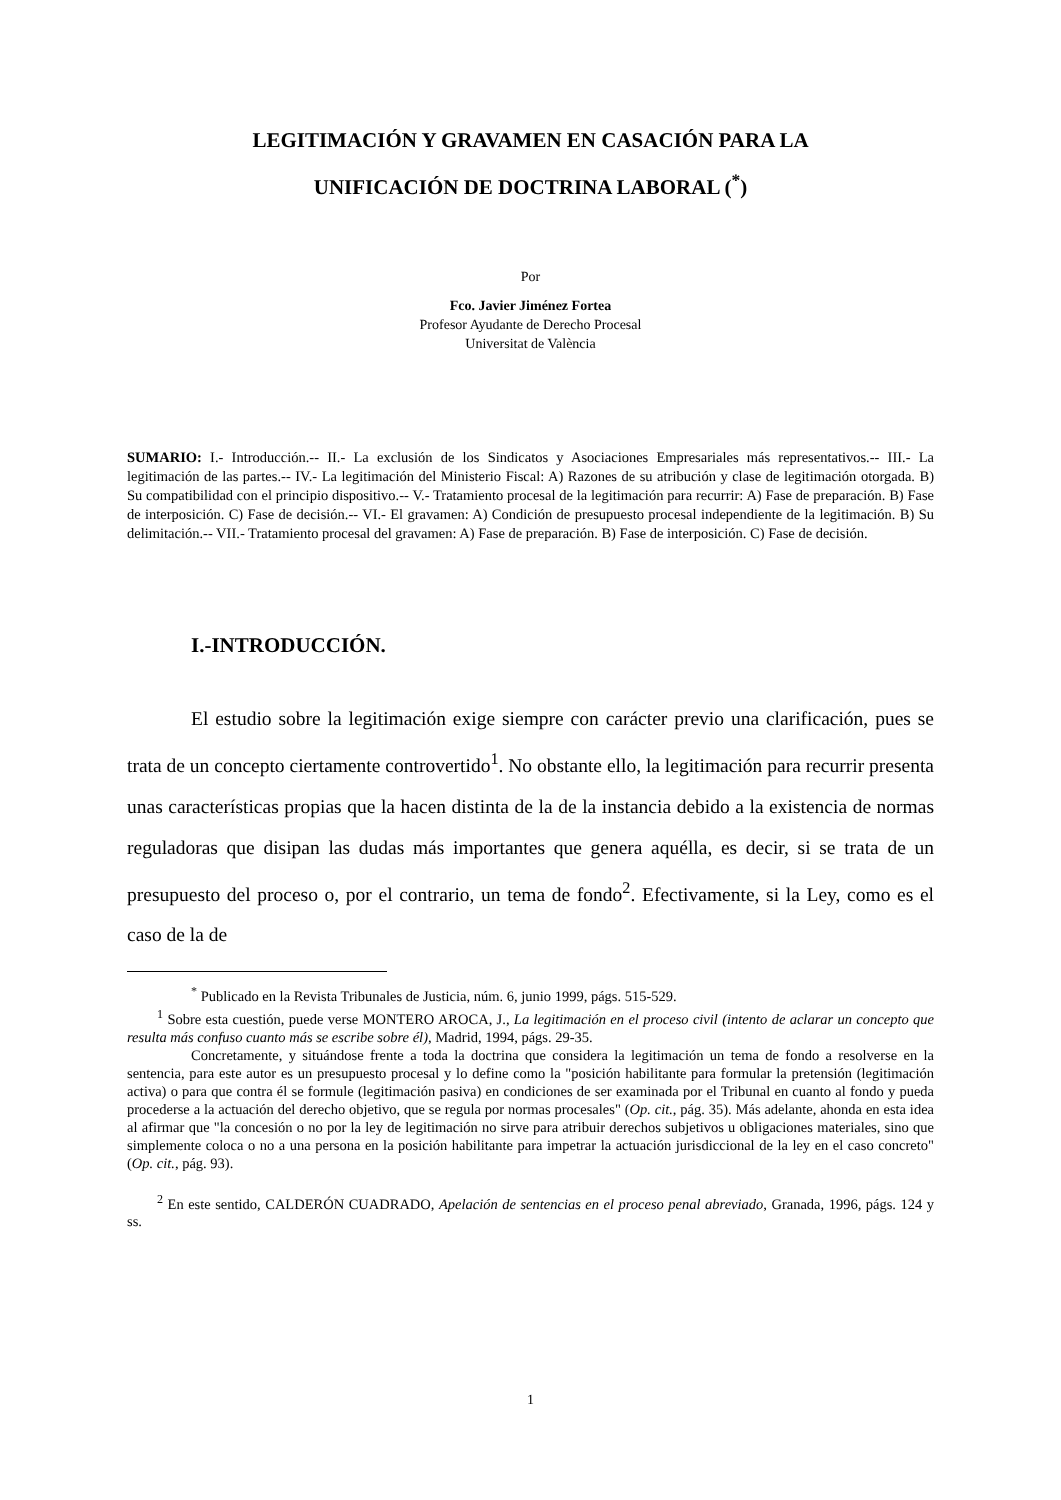LEGITIMACIÓN Y GRAVAMEN EN CASACIÓN PARA LA
UNIFICACIÓN DE DOCTRINA LABORAL (<sup>*</sup>)
Por
Fco. Javier Jiménez Fortea
Profesor Ayudante de Derecho Procesal
Universitat de València
SUMARIO: I.- Introducción.-- II.- La exclusión de los Sindicatos y Asociaciones Empresariales más representativos.-- III.- La legitimación de las partes.-- IV.- La legitimación del Ministerio Fiscal: A) Razones de su atribución y clase de legitimación otorgada. B) Su compatibilidad con el principio dispositivo.-- V.- Tratamiento procesal de la legitimación para recurrir: A) Fase de preparación. B) Fase de interposición. C) Fase de decisión.-- VI.- El gravamen: A) Condición de presupuesto procesal independiente de la legitimación. B) Su delimitación.-- VII.- Tratamiento procesal del gravamen: A) Fase de preparación. B) Fase de interposición. C) Fase de decisión.
I.-INTRODUCCIÓN.
El estudio sobre la legitimación exige siempre con carácter previo una clarificación, pues se trata de un concepto ciertamente controvertido<sup>1</sup>. No obstante ello, la legitimación para recurrir presenta unas características propias que la hacen distinta de la de la instancia debido a la existencia de normas reguladoras que disipan las dudas más importantes que genera aquélla, es decir, si se trata de un presupuesto del proceso o, por el contrario, un tema de fondo<sup>2</sup>. Efectivamente, si la Ley, como es el caso de la de
<sup>*</sup> Publicado en la Revista Tribunales de Justicia, núm. 6, junio 1999, págs. 515-529.
<sup>1</sup> Sobre esta cuestión, puede verse MONTERO AROCA, J., La legitimación en el proceso civil (intento de aclarar un concepto que resulta más confuso cuanto más se escribe sobre él), Madrid, 1994, págs. 29-35.
Concretamente, y situándose frente a toda la doctrina que considera la legitimación un tema de fondo a resolverse en la sentencia, para este autor es un presupuesto procesal y lo define como la "posición habilitante para formular la pretensión (legitimación activa) o para que contra él se formule (legitimación pasiva) en condiciones de ser examinada por el Tribunal en cuanto al fondo y pueda procederse a la actuación del derecho objetivo, que se regula por normas procesales" (Op. cit., pág. 35). Más adelante, ahonda en esta idea al afirmar que "la concesión o no por la ley de legitimación no sirve para atribuir derechos subjetivos u obligaciones materiales, sino que simplemente coloca o no a una persona en la posición habilitante para impetrar la actuación jurisdiccional de la ley en el caso concreto" (Op. cit., pág. 93).
<sup>2</sup> En este sentido, CALDERÓN CUADRADO, Apelación de sentencias en el proceso penal abreviado, Granada, 1996, págs. 124 y ss.
1